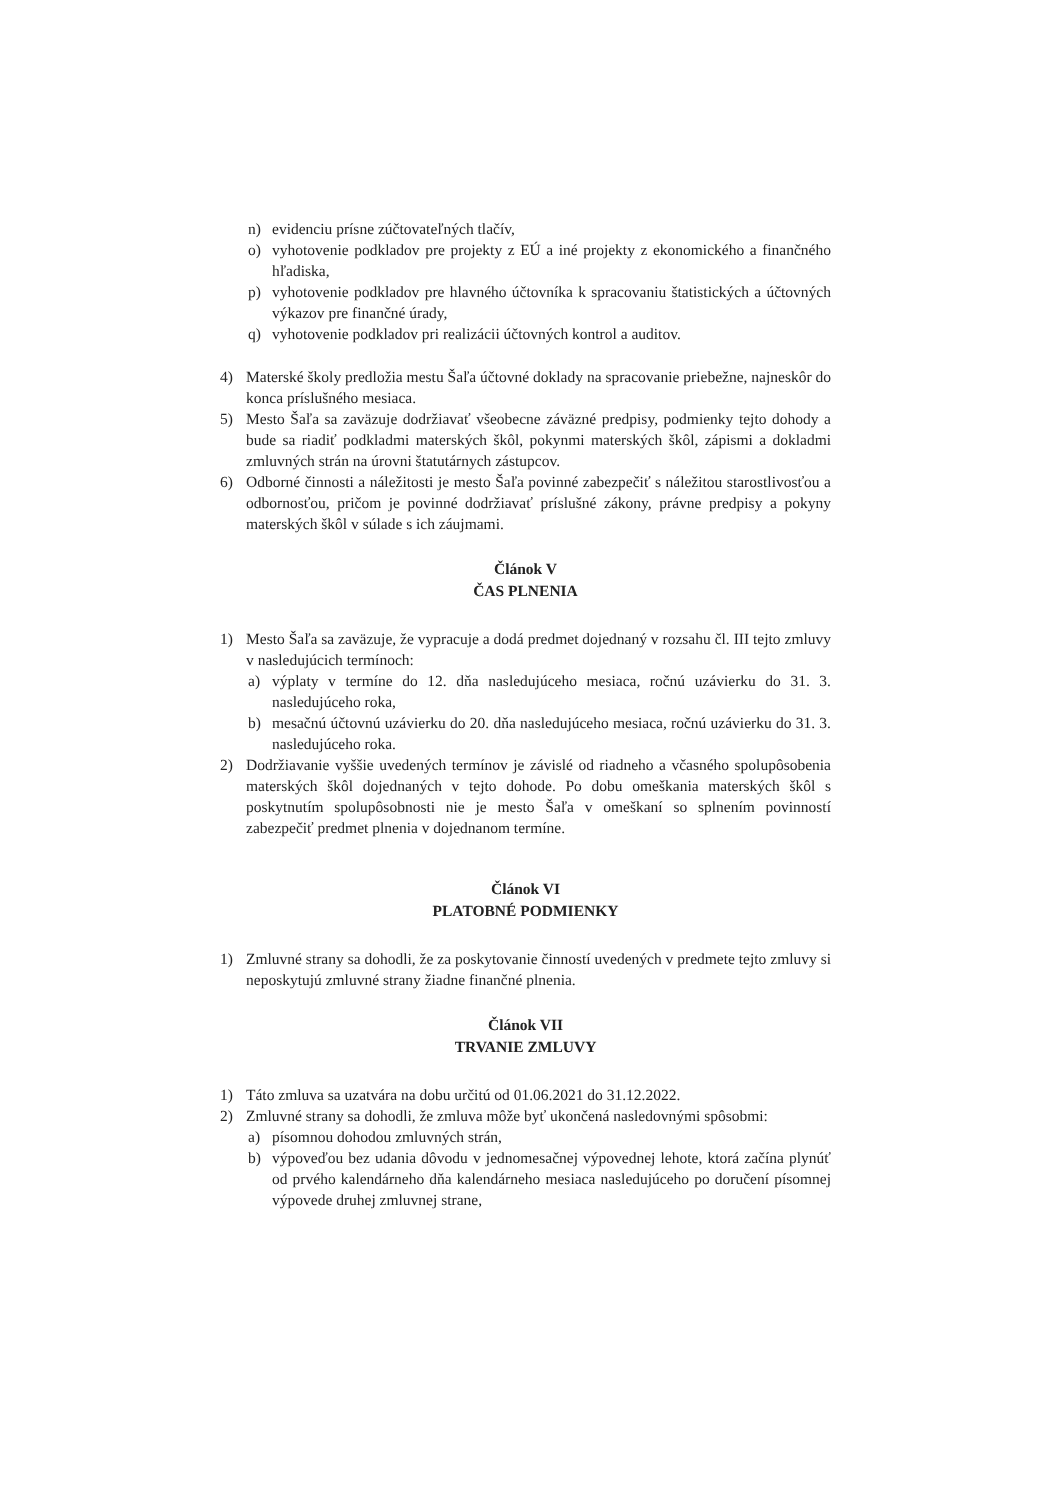n) evidenciu prísne zúčtovateľných tlačív,
o) vyhotovenie podkladov pre projekty z EÚ a iné projekty z ekonomického a finančného hľadiska,
p) vyhotovenie podkladov pre hlavného účtovníka k spracovaniu štatistických a účtovných výkazov pre finančné úrady,
q) vyhotovenie podkladov pri realizácii účtovných kontrol a auditov.
4) Materské školy predložia mestu Šaľa účtovné doklady na spracovanie priebežne, najneskôr do konca príslušného mesiaca.
5) Mesto Šaľa sa zaväzuje dodržiavať všeobecne záväzné predpisy, podmienky tejto dohody a bude sa riadiť podkladmi materských škôl, pokynmi materských škôl, zápismi a dokladmi zmluvných strán na úrovni štatutárnych zástupcov.
6) Odborné činnosti a náležitosti je mesto Šaľa povinné zabezpečiť s náležitou starostlivosťou a odbornosťou, pričom je povinné dodržiavať príslušné zákony, právne predpisy a pokyny materských škôl v súlade s ich záujmami.
Článok V
ČAS PLNENIA
1) Mesto Šaľa sa zaväzuje, že vypracuje a dodá predmet dojednaný v rozsahu čl. III tejto zmluvy v nasledujúcich termínoch:
a) výplaty v termíne do 12. dňa nasledujúceho mesiaca, ročnú uzávierku do 31. 3. nasledujúceho roka,
b) mesačnú účtovnú uzávierku do 20. dňa nasledujúceho mesiaca, ročnú uzávierku do 31. 3. nasledujúceho roka.
2) Dodržiavanie vyššie uvedených termínov je závislé od riadneho a včasného spolupôsobenia materských škôl dojednaných v tejto dohode. Po dobu omeškania materských škôl s poskytnutím spolupôsobnosti nie je mesto Šaľa v omeškaní so splnením povinností zabezpečiť predmet plnenia v dojednanom termíne.
Článok VI
PLATOBNÉ PODMIENKY
1) Zmluvné strany sa dohodli, že za poskytovanie činností uvedených v predmete tejto zmluvy si neposkytujú zmluvné strany žiadne finančné plnenia.
Článok VII
TRVANIE ZMLUVY
1) Táto zmluva sa uzatvára na dobu určitú od 01.06.2021 do 31.12.2022.
2) Zmluvné strany sa dohodli, že zmluva môže byť ukončená nasledovnými spôsobmi:
a) písomnou dohodou zmluvných strán,
b) výpoveďou bez udania dôvodu v jednomesačnej výpovednej lehote, ktorá začína plynúť od prvého kalendárneho dňa kalendárneho mesiaca nasledujúceho po doručení písomnej výpovede druhej zmluvnej strane,